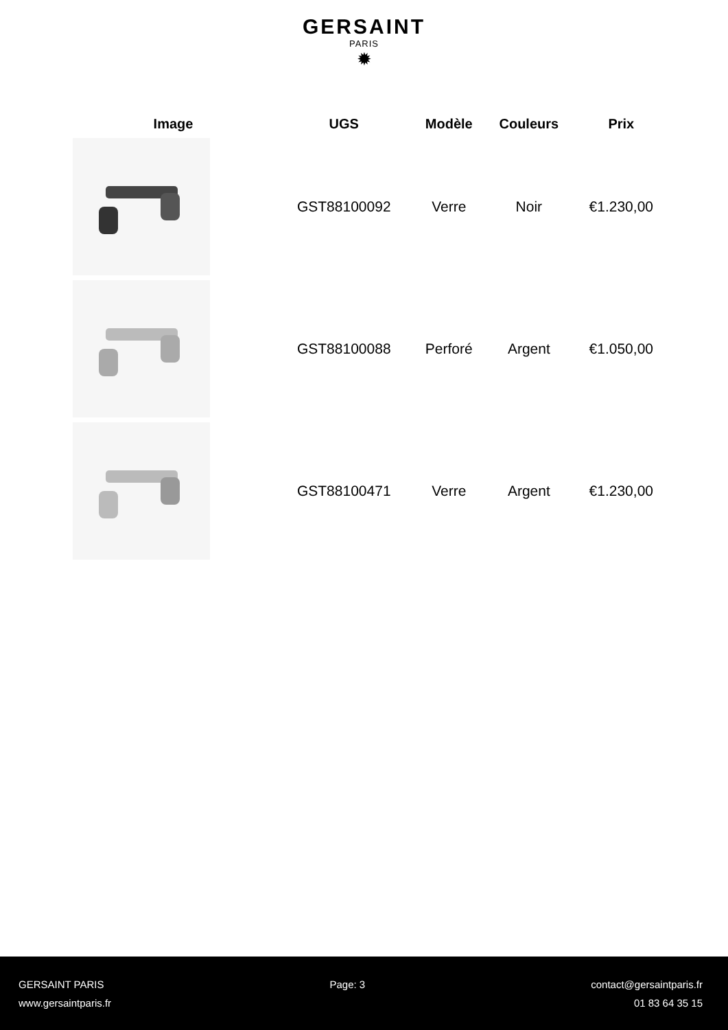GERSAINT
PARIS
✹
| Image | UGS | Modèle | Couleurs | Prix |
| --- | --- | --- | --- | --- |
| | GST88100092 | Verre | Noir | €1.230,00 |
| | GST88100088 | Perforé | Argent | €1.050,00 |
| | GST88100471 | Verre | Argent | €1.230,00 |
GERSAINT PARIS Page: 3 contact@gersaintparis.fr
www.gersaintparis.fr 01 83 64 35 15